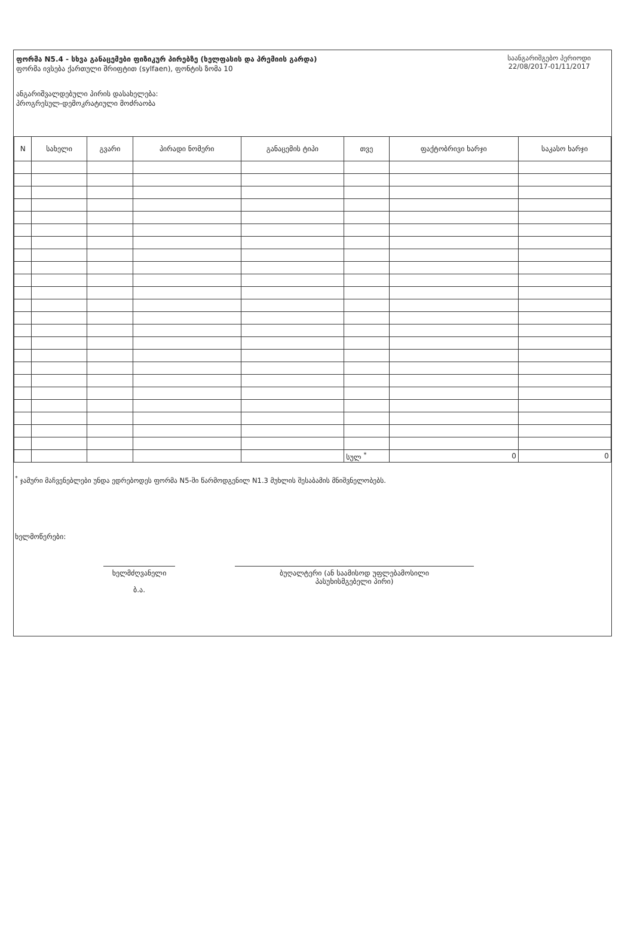ფორმა N5.4 - სხვა განაცემები ფიზიკურ პირებზე (ხელფასის და პრემიის გარდა)
ფორმა ივსება ქართული შრიფტით (sylfaen), ფონტის ზომა 10
ანგარიშვალდებული პირის დასახელება:
პროგრესულ-დემოკრატიული მოძრაობა
საანგარიშგებო პერიოდი
22/08/2017-01/11/2017
| N | სახელი | გვარი | პირადი ნომერი | განაცემის ტიპი | თვე | ფაქტობრივი ხარჯი | საკასო ხარჯი |
| --- | --- | --- | --- | --- | --- | --- | --- |
| | | | | | სულ <sup>*</sup> | 0 | 0 |
<sup>*</sup> ჯამური მაჩვენებლები უნდა ედრებოდეს ფორმა N5-ში წარმოდგენილ N1.3 მუხლის შესაბამის მნიშვნელობებს.
ხელმოწერები:
ხელმძღვანელი
ბ.ა.
ბუღალტერი (ან საამისოდ უფლებამოსილი
პასუხისმგებელი პირი)